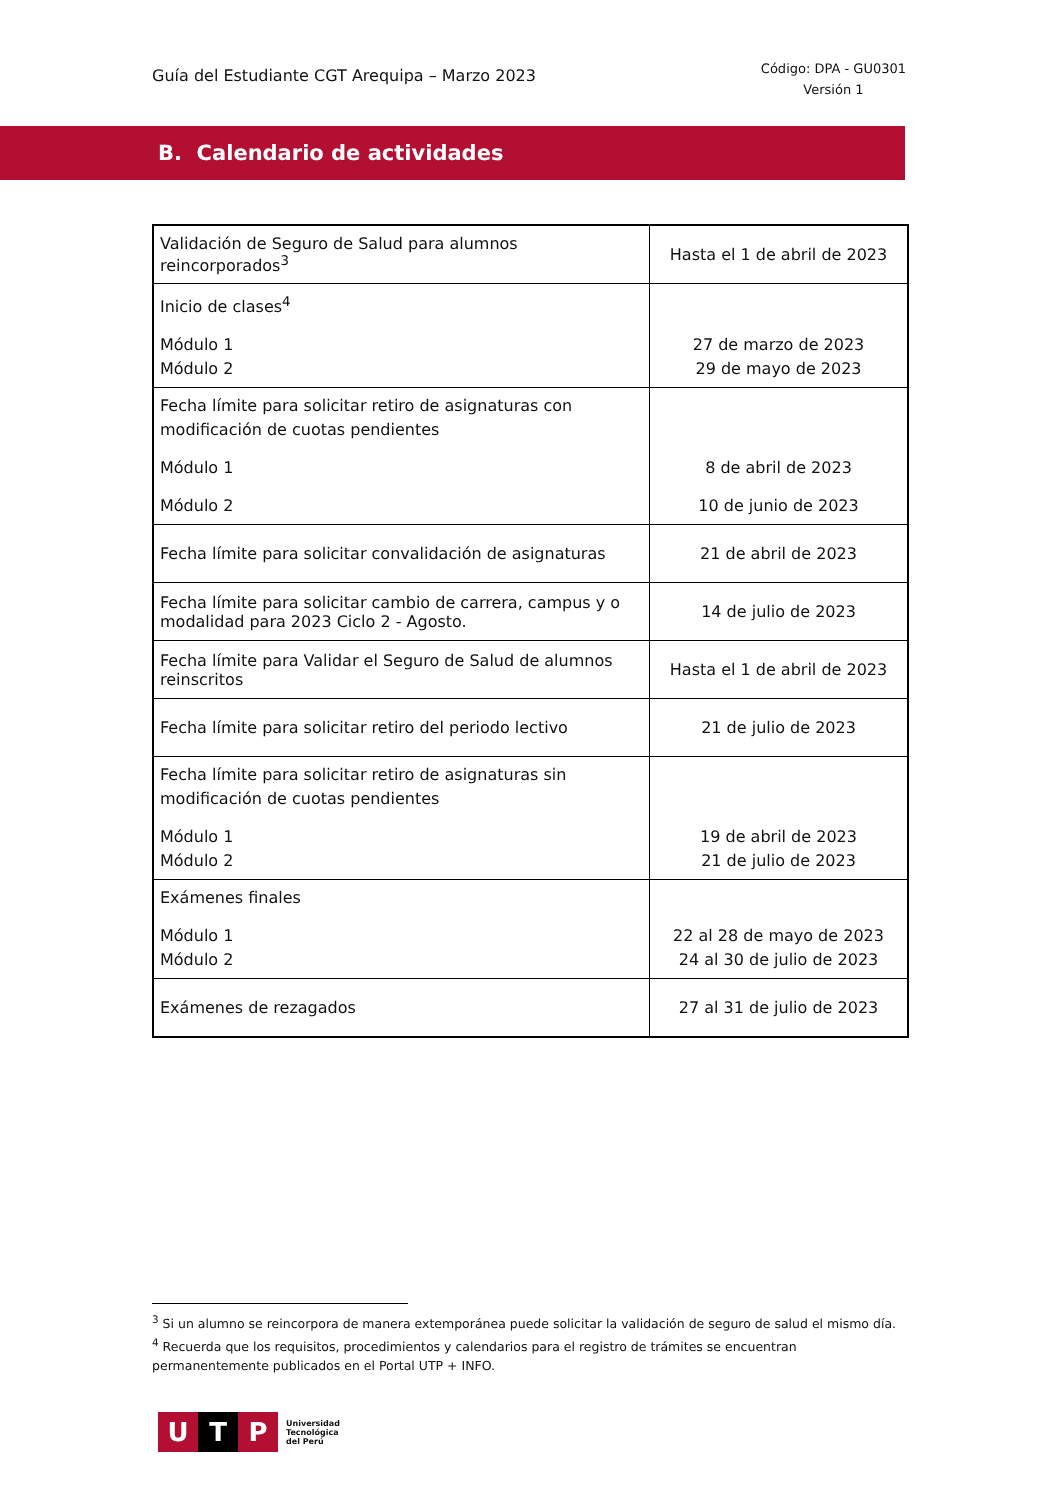Guía del Estudiante CGT Arequipa – Marzo 2023
Código: DPA - GU0301
Versión 1
B. Calendario de actividades
| Validación de Seguro de Salud para alumnos reincorporados<sup>3</sup> | Hasta el 1 de abril de 2023 |
| Inicio de clases<sup>4</sup> Módulo 1 Módulo 2 | 27 de marzo de 2023 29 de mayo de 2023 |
| Fecha límite para solicitar retiro de asignaturas con modificación de cuotas pendientes Módulo 1 Módulo 2 | 8 de abril de 2023 10 de junio de 2023 |
| Fecha límite para solicitar convalidación de asignaturas | 21 de abril de 2023 |
| Fecha límite para solicitar cambio de carrera, campus y o modalidad para 2023 Ciclo 2 - Agosto. | 14 de julio de 2023 |
| Fecha límite para Validar el Seguro de Salud de alumnos reinscritos | Hasta el 1 de abril de 2023 |
| Fecha límite para solicitar retiro del periodo lectivo | 21 de julio de 2023 |
| Fecha límite para solicitar retiro de asignaturas sin modificación de cuotas pendientes Módulo 1 Módulo 2 | 19 de abril de 2023 21 de julio de 2023 |
| Exámenes finales Módulo 1 Módulo 2 | 22 al 28 de mayo de 2023 24 al 30 de julio de 2023 |
| Exámenes de rezagados | 27 al 31 de julio de 2023 |
<sup>3</sup> Si un alumno se reincorpora de manera extemporánea puede solicitar la validación de seguro de salud el mismo día.
<sup>4</sup> Recuerda que los requisitos, procedimientos y calendarios para el registro de trámites se encuentran permanentemente publicados en el Portal UTP + INFO.
U T P
Universidad
Tecnológica
del Perú